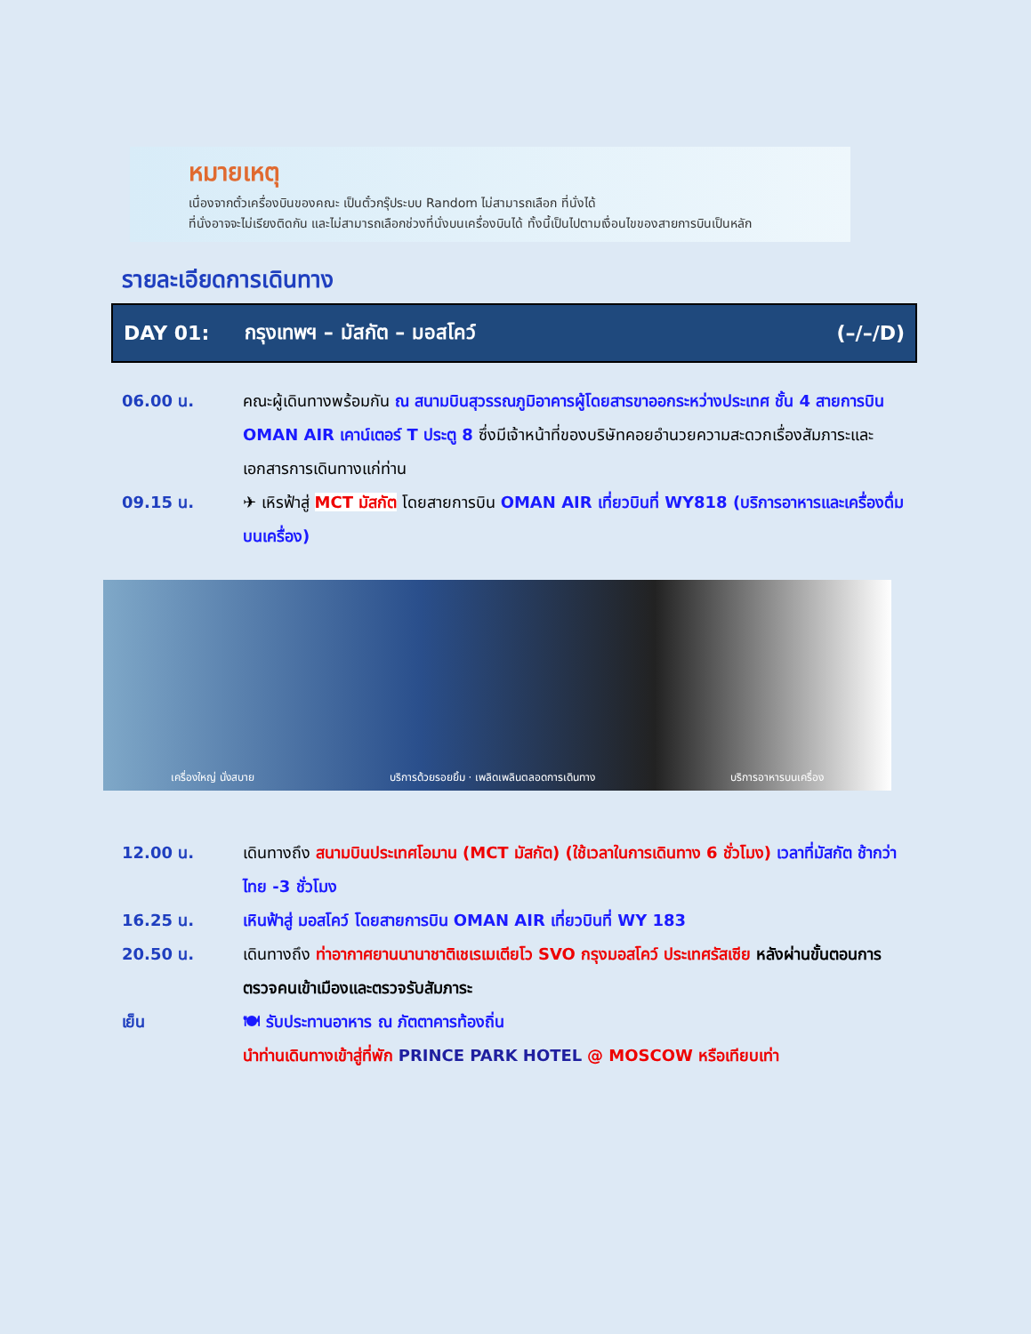หมายเหตุ
เนื่องจากตั๋วเครื่องบินของคณะ เป็นตั๋วกรุ๊ประบบ Random ไม่สามารถเลือก ที่นั่งได้
ที่นั่งอาจจะไม่เรียงติดกัน และไม่สามารถเลือกช่วงที่นั่งบนเครื่องบินได้ ทั้งนี้เป็นไปตามเงื่อนไขของสายการบินเป็นหลัก
รายละเอียดการเดินทาง
DAY 01: กรุงเทพฯ – มัสกัต – มอสโคว์ (–/–/D)
06.00 น. คณะผู้เดินทางพร้อมกัน ณ สนามบินสุวรรณภูมิอาคารผู้โดยสารขาออกระหว่างประเทศ ชั้น 4 สายการบิน OMAN AIR เคาน์เตอร์ T ประตู 8 ซึ่งมีเจ้าหน้าที่ของบริษัทคอยอำนวยความสะดวกเรื่องสัมภาระและเอกสารการเดินทางแก่ท่าน
09.15 น. ✈ เหิรฟ้าสู่ MCT มัสกัต โดยสายการบิน OMAN AIR เที่ยวบินที่ WY818 (บริการอาหารและเครื่องดื่มบนเครื่อง)
เครื่องใหญ่ นั่งสบาย บริการด้วยรอยยิ้ม · เพลิดเพลินตลอดการเดินทาง บริการอาหารบนเครื่อง
12.00 น. เดินทางถึง สนามบินประเทศโอมาน (MCT มัสกัต) (ใช้เวลาในการเดินทาง 6 ชั่วโมง) เวลาที่มัสกัต ช้ากว่าไทย -3 ชั่วโมง
16.25 น. เหินฟ้าสู่ มอสโคว์ โดยสายการบิน OMAN AIR เที่ยวบินที่ WY 183
20.50 น. เดินทางถึง ท่าอากาศยานนานาชาติเชเรเมเตียโว SVO กรุงมอสโคว์ ประเทศรัสเซีย หลังผ่านขั้นตอนการตรวจคนเข้าเมืองและตรวจรับสัมภาระ
เย็น 🍽 รับประทานอาหาร ณ ภัตตาคารท้องถิ่น
นำท่านเดินทางเข้าสู่ที่พัก PRINCE PARK HOTEL @ MOSCOW หรือเทียบเท่า